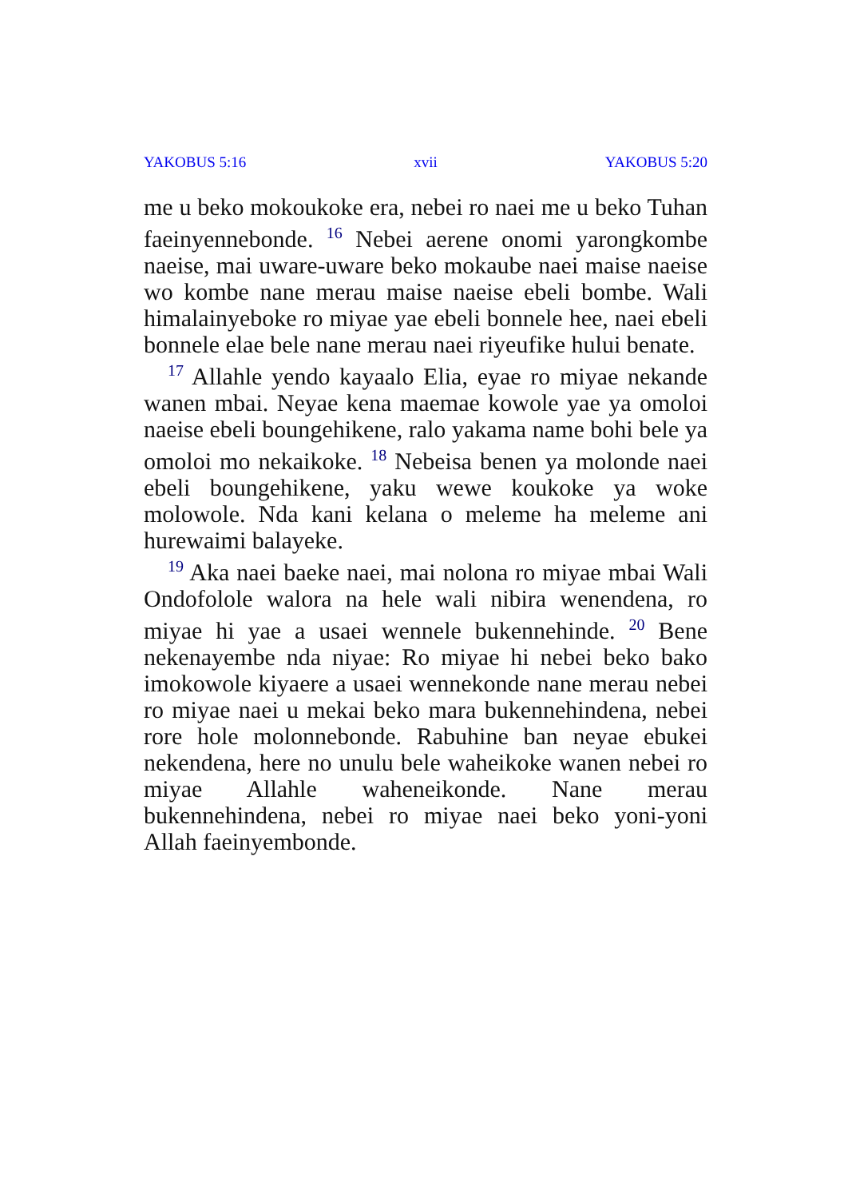YAKOBUS 5:16 xvii YAKOBUS 5:20
me u beko mokoukoke era, nebei ro naei me u beko Tuhan faeinyennebonde. <sup>16</sup> Nebei aerene onomi yarongkombe naeise, mai uware-uware beko mokaube naei maise naeise wo kombe nane merau maise naeise ebeli bombe. Wali himalainyeboke ro miyae yae ebeli bonnele hee, naei ebeli bonnele elae bele nane merau naei riyeufike hului benate.
<sup>17</sup> Allahle yendo kayaalo Elia, eyae ro miyae nekande wanen mbai. Neyae kena maemae kowole yae ya omoloi naeise ebeli boungehikene, ralo yakama name bohi bele ya omoloi mo nekaikoke. <sup>18</sup> Nebeisa benen ya molonde naei ebeli boungehikene, yaku wewe koukoke ya woke molowole. Nda kani kelana o meleme ha meleme ani hurewaimi balayeke.
<sup>19</sup> Aka naei baeke naei, mai nolona ro miyae mbai Wali Ondofolole walora na hele wali nibira wenendena, ro miyae hi yae a usaei wennele bukennehinde. <sup>20</sup> Bene nekenayembe nda niyae: Ro miyae hi nebei beko bako imokowole kiyaere a usaei wennekonde nane merau nebei ro miyae naei u mekai beko mara bukennehindena, nebei rore hole molonnebonde. Rabuhine ban neyae ebukei nekendena, here no unulu bele waheikoke wanen nebei ro miyae Allahle waheneikonde. Nane merau bukennehindena, nebei ro miyae naei beko yoni-yoni Allah faeinyembonde.